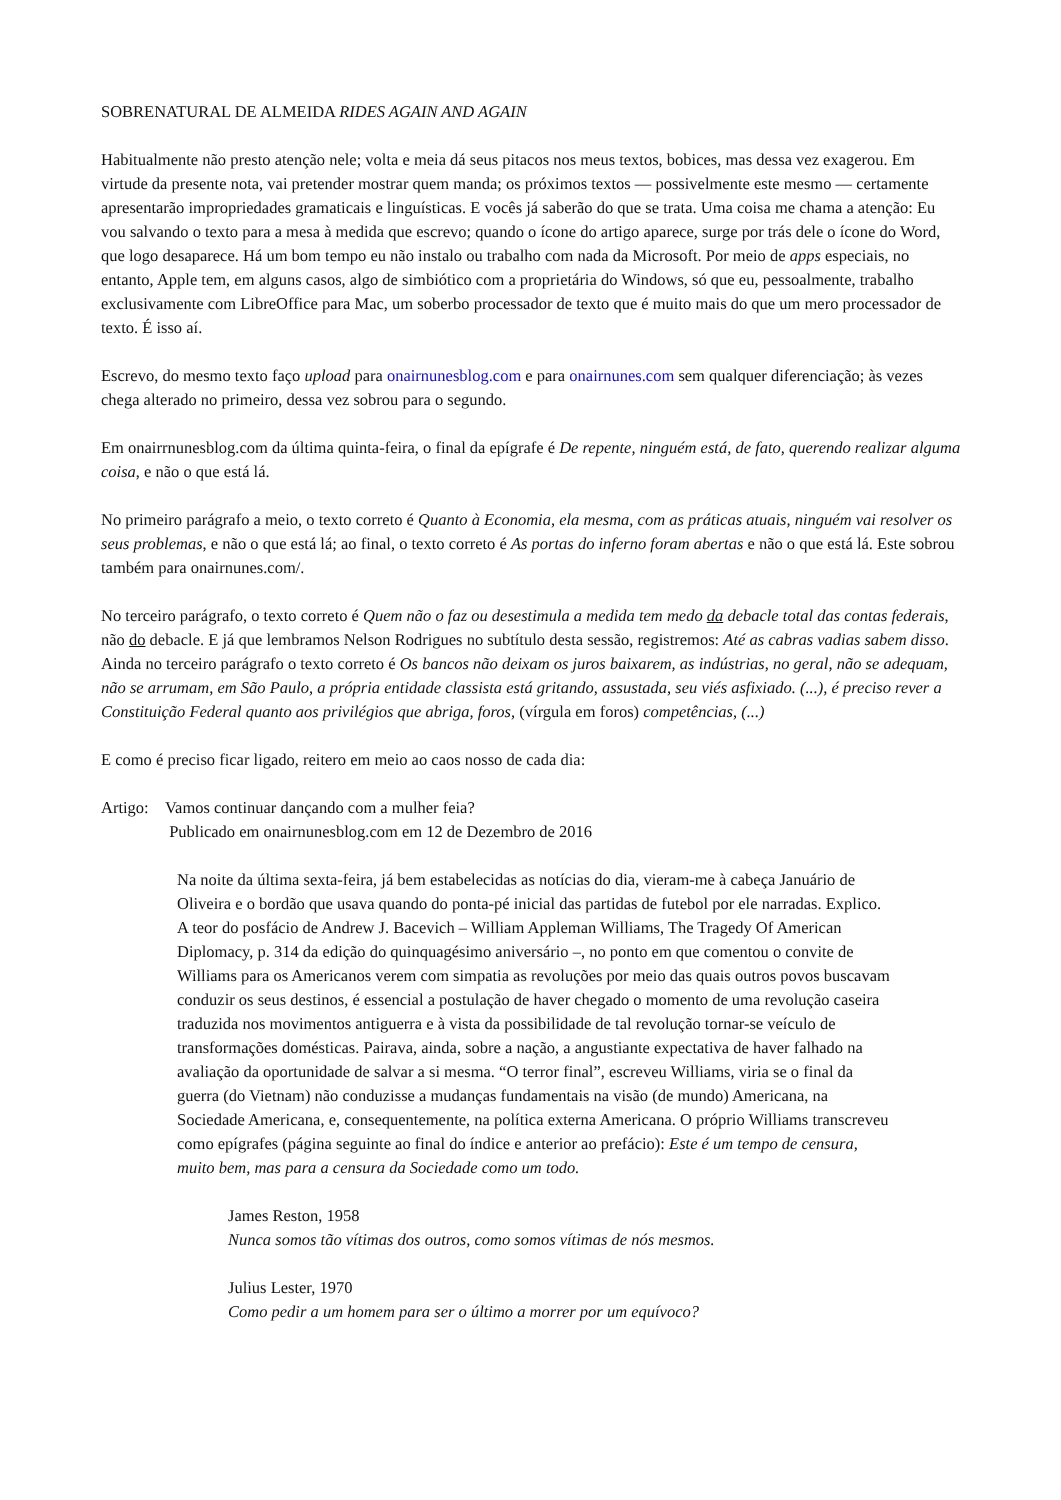SOBRENATURAL DE ALMEIDA RIDES AGAIN AND AGAIN
Habitualmente não presto atenção nele; volta e meia dá seus pitacos nos meus textos, bobices, mas dessa vez exagerou. Em virtude da presente nota, vai pretender mostrar quem manda; os próximos textos — possivelmente este mesmo — certamente apresentarão impropriedades gramaticais e linguísticas. E vocês já saberão do que se trata. Uma coisa me chama a atenção: Eu vou salvando o texto para a mesa à medida que escrevo; quando o ícone do artigo aparece, surge por trás dele o ícone do Word, que logo desaparece. Há um bom tempo eu não instalo ou trabalho com nada da Microsoft. Por meio de apps especiais, no entanto, Apple tem, em alguns casos, algo de simbiótico com a proprietária do Windows, só que eu, pessoalmente, trabalho exclusivamente com LibreOffice para Mac, um soberbo processador de texto que é muito mais do que um mero processador de texto. É isso aí.
Escrevo, do mesmo texto faço upload para onairnunesblog.com e para onairnunes.com sem qualquer diferenciação; às vezes chega alterado no primeiro, dessa vez sobrou para o segundo.
Em onairrnunesblog.com da última quinta-feira, o final da epígrafe é De repente, ninguém está, de fato, querendo realizar alguma coisa, e não o que está lá.
No primeiro parágrafo a meio, o texto correto é Quanto à Economia, ela mesma, com as práticas atuais, ninguém vai resolver os seus problemas, e não o que está lá; ao final, o texto correto é As portas do inferno foram abertas e não o que está lá. Este sobrou também para onairnunes.com/.
No terceiro parágrafo, o texto correto é Quem não o faz ou desestimula a medida tem medo da debacle total das contas federais, não do debacle. E já que lembramos Nelson Rodrigues no subtítulo desta sessão, registremos: Até as cabras vadias sabem disso. Ainda no terceiro parágrafo o texto correto é Os bancos não deixam os juros baixarem, as indústrias, no geral, não se adequam, não se arrumam, em São Paulo, a própria entidade classista está gritando, assustada, seu viés asfixiado. (...), é preciso rever a Constituição Federal quanto aos privilégios que abriga, foros, (vírgula em foros) competências, (...)
E como é preciso ficar ligado, reitero em meio ao caos nosso de cada dia:
Artigo: Vamos continuar dançando com a mulher feia?
Publicado em onairnunesblog.com em 12 de Dezembro de 2016
Na noite da última sexta-feira, já bem estabelecidas as notícias do dia, vieram-me à cabeça Januário de Oliveira e o bordão que usava quando do ponta-pé inicial das partidas de futebol por ele narradas. Explico.
A teor do posfácio de Andrew J. Bacevich – William Appleman Williams, The Tragedy Of American Diplomacy, p. 314 da edição do quinquagésimo aniversário –, no ponto em que comentou o convite de Williams para os Americanos verem com simpatia as revoluções por meio das quais outros povos buscavam conduzir os seus destinos, é essencial a postulação de haver chegado o momento de uma revolução caseira traduzida nos movimentos antiguerra e à vista da possibilidade de tal revolução tornar-se veículo de transformações domésticas. Pairava, ainda, sobre a nação, a angustiante expectativa de haver falhado na avaliação da oportunidade de salvar a si mesma. “O terror final”, escreveu Williams, viria se o final da guerra (do Vietnam) não conduzisse a mudanças fundamentais na visão (de mundo) Americana, na Sociedade Americana, e, consequentemente, na política externa Americana. O próprio Williams transcreveu como epígrafes (página seguinte ao final do índice e anterior ao prefácio): Este é um tempo de censura, muito bem, mas para a censura da Sociedade como um todo.
James Reston, 1958
Nunca somos tão vítimas dos outros, como somos vítimas de nós mesmos.
Julius Lester, 1970
Como pedir a um homem para ser o último a morrer por um equívoco?